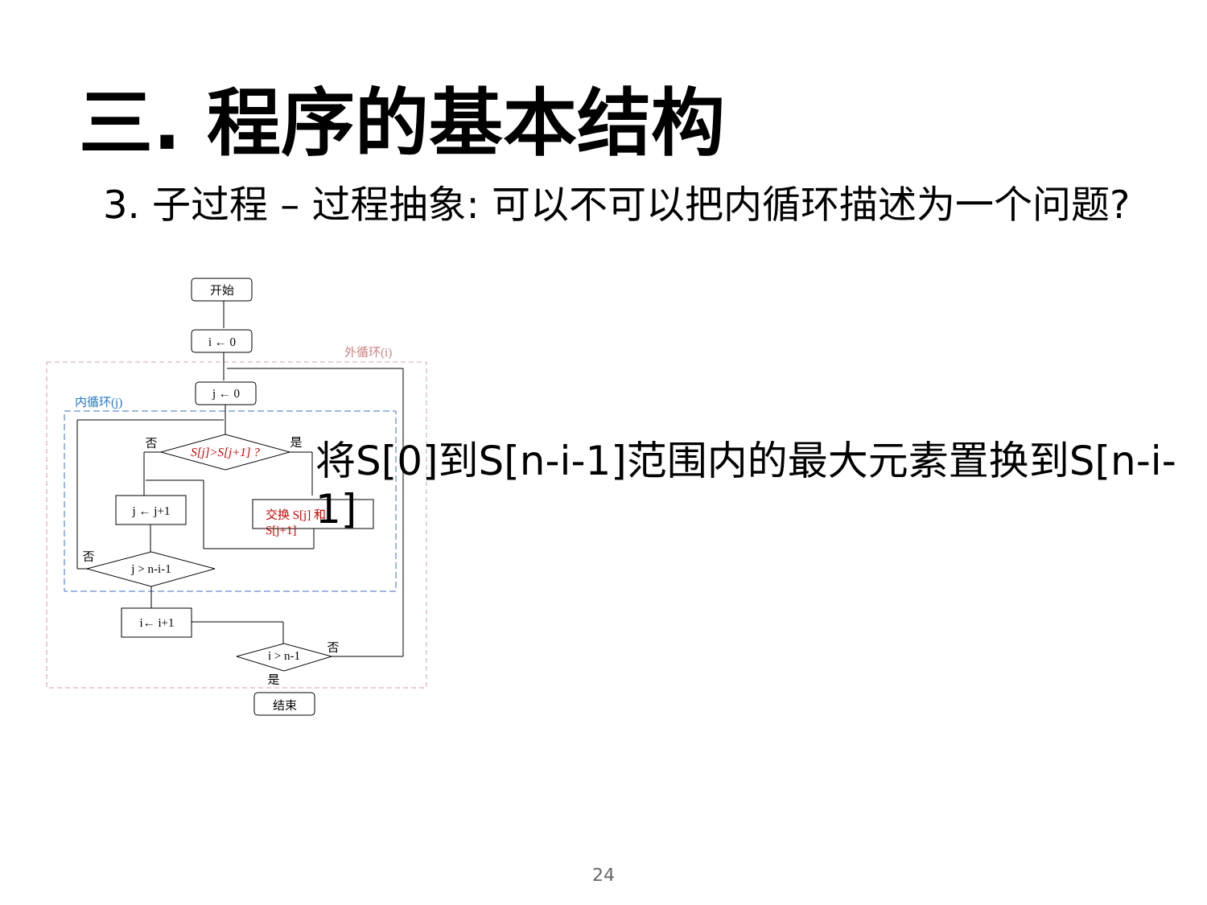三. 程序的基本结构
3. 子过程 – 过程抽象: 可以不可以把内循环描述为一个问题?
外循环(i)
内循环(j)
开始
i ← 0
j ← 0
S[j]>S[j+1] ?
j ← j+1
j > n-i-1
i← i+1
i > n-1
结束
否
是
否
否
是
交换 S[j] 和
S[j+1]
将S[0]到S[n-i-1]范围内的最大元素置换到S[n-i-1]
24